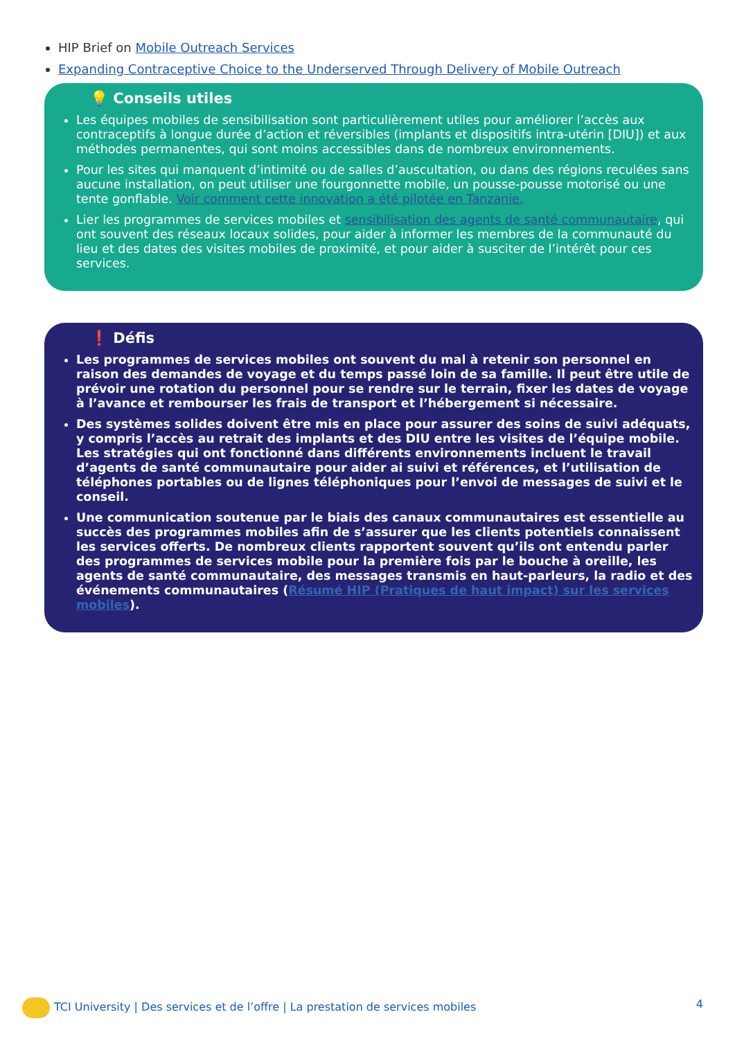HIP Brief on Mobile Outreach Services
Expanding Contraceptive Choice to the Underserved Through Delivery of Mobile Outreach
💡 Conseils utiles
Les équipes mobiles de sensibilisation sont particulièrement utiles pour améliorer l’accès aux contraceptifs à longue durée d’action et réversibles (implants et dispositifs intra-utérin [DIU]) et aux méthodes permanentes, qui sont moins accessibles dans de nombreux environnements.
Pour les sites qui manquent d’intimité ou de salles d’auscultation, ou dans des régions reculées sans aucune installation, on peut utiliser une fourgonnette mobile, un pousse-pousse motorisé ou une tente gonflable. Voir comment cette innovation a été pilotée en Tanzanie.
Lier les programmes de services mobiles et sensibilisation des agents de santé communautaire, qui ont souvent des réseaux locaux solides, pour aider à informer les membres de la communauté du lieu et des dates des visites mobiles de proximité, et pour aider à susciter de l’intérêt pour ces services.
❗ Défis
Les programmes de services mobiles ont souvent du mal à retenir son personnel en raison des demandes de voyage et du temps passé loin de sa famille. Il peut être utile de prévoir une rotation du personnel pour se rendre sur le terrain, fixer les dates de voyage à l’avance et rembourser les frais de transport et l’hébergement si nécessaire.
Des systèmes solides doivent être mis en place pour assurer des soins de suivi adéquats, y compris l’accès au retrait des implants et des DIU entre les visites de l’équipe mobile. Les stratégies qui ont fonctionné dans différents environnements incluent le travail d’agents de santé communautaire pour aider ai suivi et références, et l’utilisation de téléphones portables ou de lignes téléphoniques pour l’envoi de messages de suivi et le conseil.
Une communication soutenue par le biais des canaux communautaires est essentielle au succès des programmes mobiles afin de s’assurer que les clients potentiels connaissent les services offerts. De nombreux clients rapportent souvent qu’ils ont entendu parler des programmes de services mobile pour la première fois par le bouche à oreille, les agents de santé communautaire, des messages transmis en haut-parleurs, la radio et des événements communautaires (Résumé HIP (Pratiques de haut impact) sur les services mobiles).
TCI University | Des services et de l’offre | La prestation de services mobiles
4